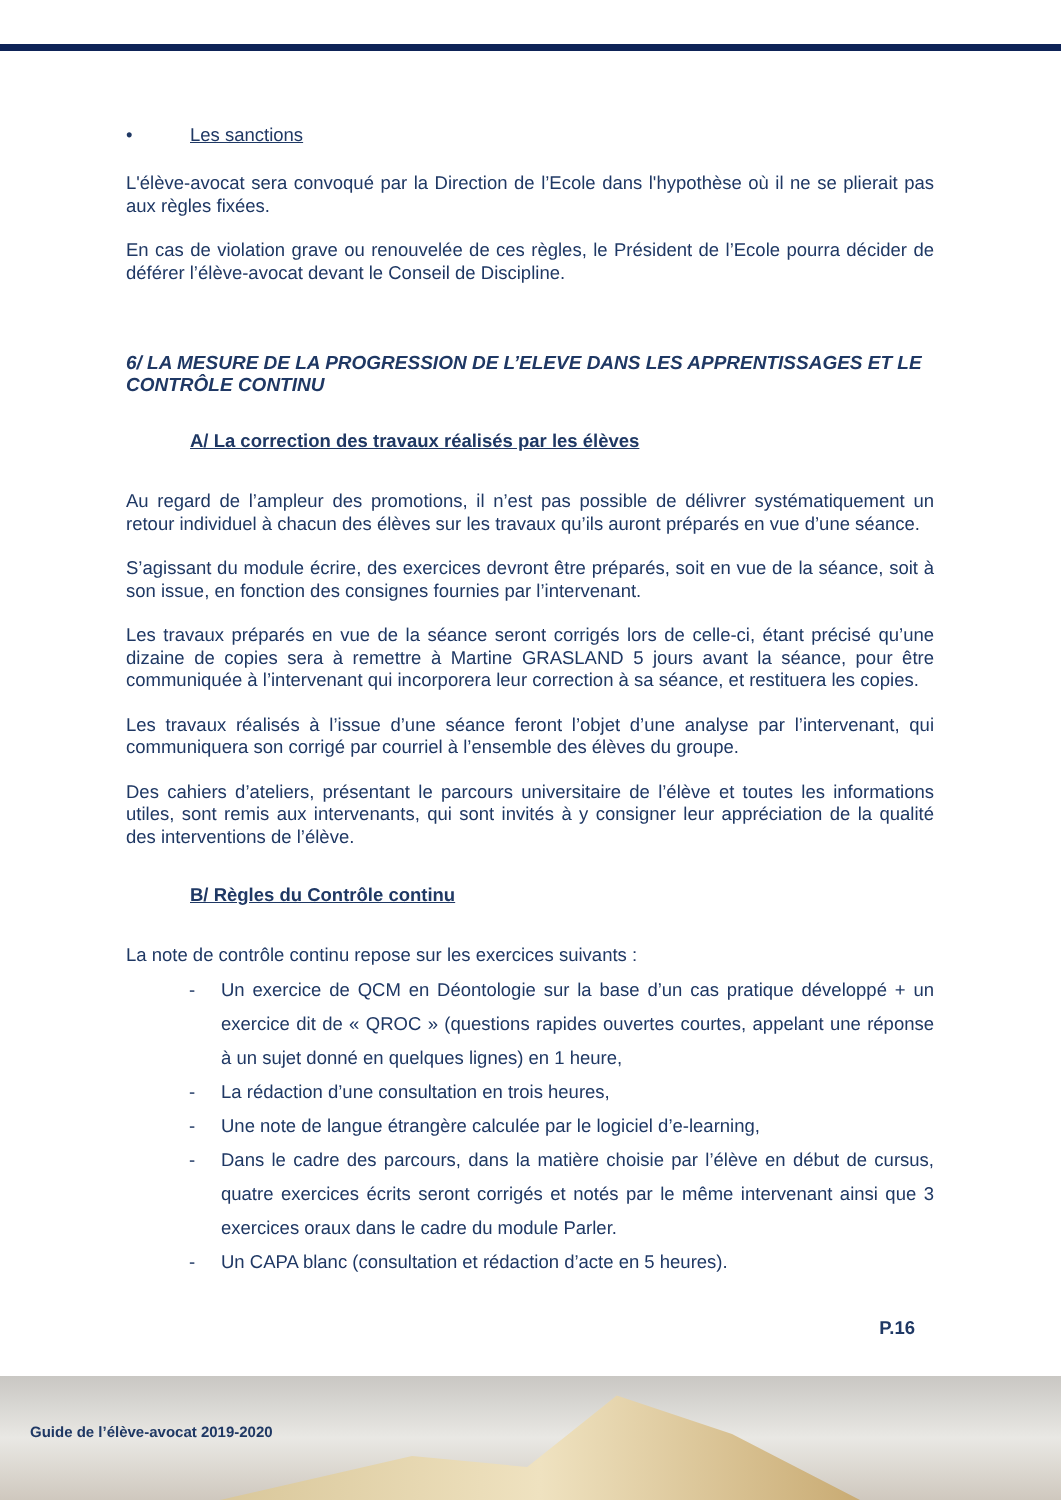• Les sanctions
L'élève-avocat sera convoqué par la Direction de l’Ecole dans l'hypothèse où il ne se plierait pas aux règles fixées.
En cas de violation grave ou renouvelée de ces règles, le Président de l’Ecole pourra décider de déférer l’élève-avocat devant le Conseil de Discipline.
6/ LA MESURE DE LA PROGRESSION DE L’ELEVE DANS LES APPRENTISSAGES ET LE CONTRÔLE CONTINU
A/ La correction des travaux réalisés par les élèves
Au regard de l’ampleur des promotions, il n’est pas possible de délivrer systématiquement un retour individuel à chacun des élèves sur les travaux qu’ils auront préparés en vue d’une séance.
S’agissant du module écrire, des exercices devront être préparés, soit en vue de la séance, soit à son issue, en fonction des consignes fournies par l’intervenant.
Les travaux préparés en vue de la séance seront corrigés lors de celle-ci, étant précisé qu’une dizaine de copies sera à remettre à Martine GRASLAND 5 jours avant la séance, pour être communiquée à l’intervenant qui incorporera leur correction à sa séance, et restituera les copies.
Les travaux réalisés à l’issue d’une séance feront l’objet d’une analyse par l’intervenant, qui communiquera son corrigé par courriel à l’ensemble des élèves du groupe.
Des cahiers d’ateliers, présentant le parcours universitaire de l’élève et toutes les informations utiles, sont remis aux intervenants, qui sont invités à y consigner leur appréciation de la qualité des interventions de l’élève.
B/ Règles du Contrôle continu
La note de contrôle continu repose sur les exercices suivants :
- Un exercice de QCM en Déontologie sur la base d’un cas pratique développé + un exercice dit de « QROC » (questions rapides ouvertes courtes, appelant une réponse à un sujet donné en quelques lignes) en 1 heure,
- La rédaction d’une consultation en trois heures,
- Une note de langue étrangère calculée par le logiciel d’e-learning,
- Dans le cadre des parcours, dans la matière choisie par l’élève en début de cursus, quatre exercices écrits seront corrigés et notés par le même intervenant ainsi que 3 exercices oraux dans le cadre du module Parler.
- Un CAPA blanc (consultation et rédaction d’acte en 5 heures).
P.16
Guide de l’élève-avocat 2019-2020